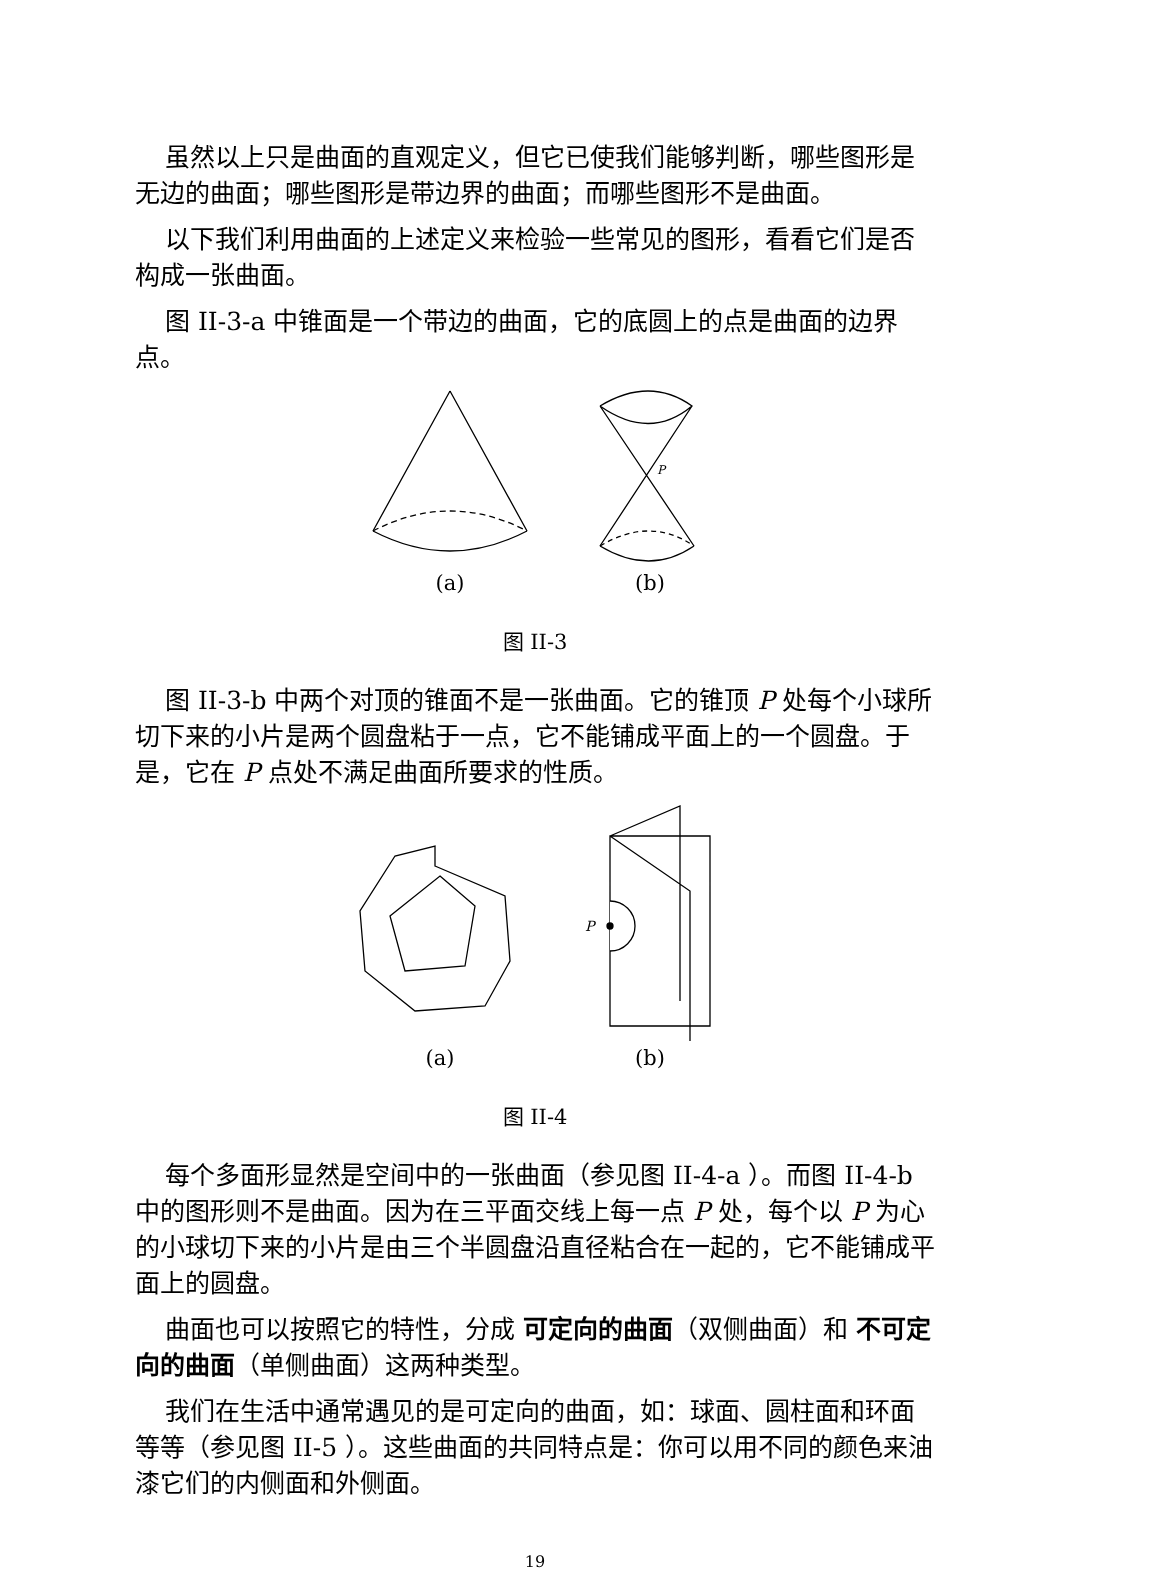虽然以上只是曲面的直观定义，但它已使我们能够判断，哪些图形是无边的曲面；哪些图形是带边界的曲面；而哪些图形不是曲面。
以下我们利用曲面的上述定义来检验一些常见的图形，看看它们是否构成一张曲面。
图 II-3-a 中锥面是一个带边的曲面，它的底圆上的点是曲面的边界点。
(a)
P
(b)
图 II-3
图 II-3-b 中两个对顶的锥面不是一张曲面。它的锥顶 P 处每个小球所切下来的小片是两个圆盘粘于一点，它不能铺成平面上的一个圆盘。于是，它在 P 点处不满足曲面所要求的性质。
(a)
P
(b)
图 II-4
每个多面形显然是空间中的一张曲面（参见图 II-4-a ）。而图 II-4-b 中的图形则不是曲面。因为在三平面交线上每一点 P 处，每个以 P 为心的小球切下来的小片是由三个半圆盘沿直径粘合在一起的，它不能铺成平面上的圆盘。
曲面也可以按照它的特性，分成 可定向的曲面（双侧曲面）和 不可定向的曲面（单侧曲面）这两种类型。
我们在生活中通常遇见的是可定向的曲面，如：球面、圆柱面和环面等等（参见图 II-5 ）。这些曲面的共同特点是：你可以用不同的颜色来油漆它们的内侧面和外侧面。
19